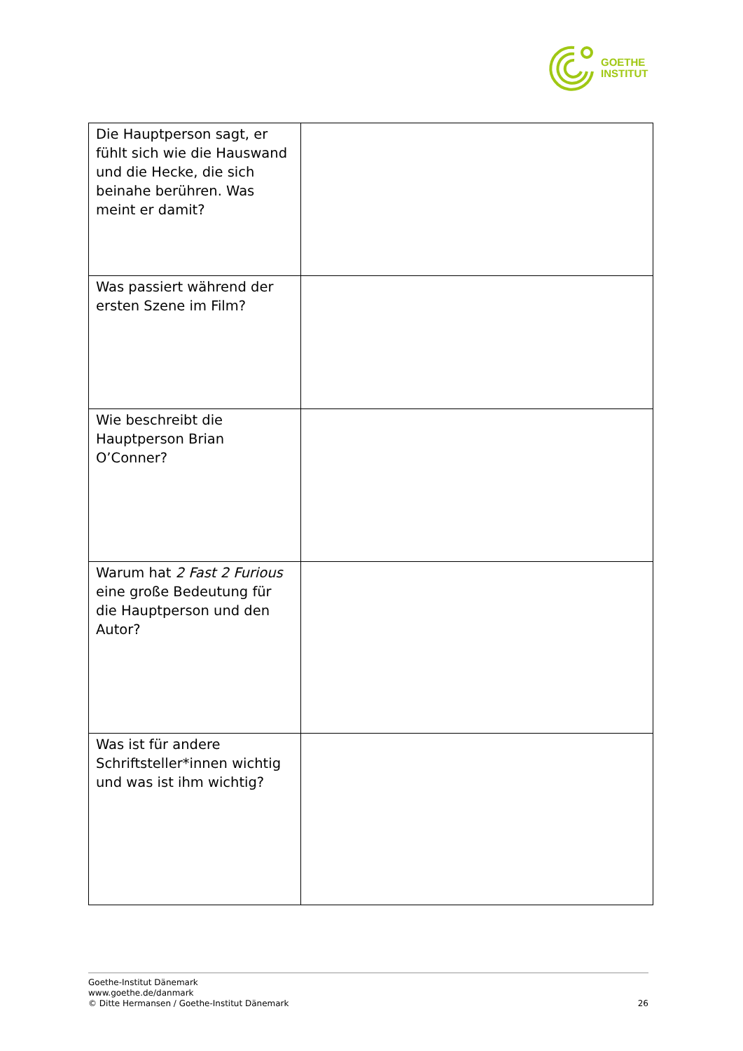GOETHE
INSTITUT
| Die Hauptperson sagt, er fühlt sich wie die Hauswand und die Hecke, die sich beinahe berühren. Was meint er damit? | |
| Was passiert während der ersten Szene im Film? | |
| Wie beschreibt die Hauptperson Brian O’Conner? | |
| Warum hat 2 Fast 2 Furious eine große Bedeutung für die Hauptperson und den Autor? | |
| Was ist für andere Schriftsteller*innen wichtig und was ist ihm wichtig? | |
Goethe-Institut Dänemark
www.goethe.de/danmark
© Ditte Hermansen / Goethe-Institut Dänemark
26